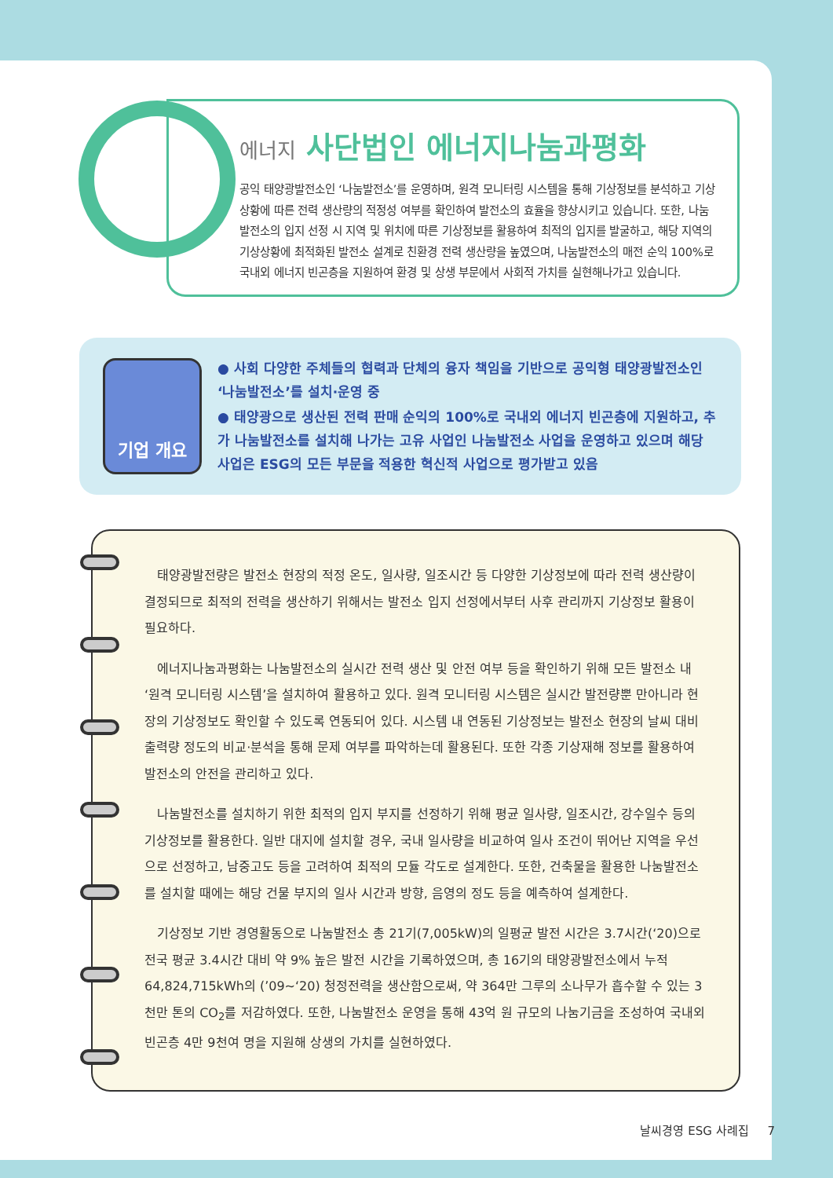에너지 사단법인 에너지나눔과평화
공익 태양광발전소인 ‘나눔발전소’를 운영하며, 원격 모니터링 시스템을 통해 기상정보를 분석하고 기상상황에 따른 전력 생산량의 적정성 여부를 확인하여 발전소의 효율을 향상시키고 있습니다. 또한, 나눔발전소의 입지 선정 시 지역 및 위치에 따른 기상정보를 활용하여 최적의 입지를 발굴하고, 해당 지역의 기상상황에 최적화된 발전소 설계로 친환경 전력 생산량을 높였으며, 나눔발전소의 매전 순익 100%로 국내외 에너지 빈곤층을 지원하여 환경 및 상생 부문에서 사회적 가치를 실현해나가고 있습니다.
기업 개요
● 사회 다양한 주체들의 협력과 단체의 융자 책임을 기반으로 공익형 태양광발전소인 ‘나눔발전소’를 설치·운영 중
● 태양광으로 생산된 전력 판매 순익의 100%로 국내외 에너지 빈곤층에 지원하고, 추가 나눔발전소를 설치해 나가는 고유 사업인 나눔발전소 사업을 운영하고 있으며 해당 사업은 ESG의 모든 부문을 적용한 혁신적 사업으로 평가받고 있음
태양광발전량은 발전소 현장의 적정 온도, 일사량, 일조시간 등 다양한 기상정보에 따라 전력 생산량이 결정되므로 최적의 전력을 생산하기 위해서는 발전소 입지 선정에서부터 사후 관리까지 기상정보 활용이 필요하다.
에너지나눔과평화는 나눔발전소의 실시간 전력 생산 및 안전 여부 등을 확인하기 위해 모든 발전소 내 ‘원격 모니터링 시스템’을 설치하여 활용하고 있다. 원격 모니터링 시스템은 실시간 발전량뿐 만아니라 현장의 기상정보도 확인할 수 있도록 연동되어 있다. 시스템 내 연동된 기상정보는 발전소 현장의 날씨 대비 출력량 정도의 비교·분석을 통해 문제 여부를 파악하는데 활용된다. 또한 각종 기상재해 정보를 활용하여 발전소의 안전을 관리하고 있다.
나눔발전소를 설치하기 위한 최적의 입지 부지를 선정하기 위해 평균 일사량, 일조시간, 강수일수 등의 기상정보를 활용한다. 일반 대지에 설치할 경우, 국내 일사량을 비교하여 일사 조건이 뛰어난 지역을 우선으로 선정하고, 남중고도 등을 고려하여 최적의 모듈 각도로 설계한다. 또한, 건축물을 활용한 나눔발전소를 설치할 때에는 해당 건물 부지의 일사 시간과 방향, 음영의 정도 등을 예측하여 설계한다.
기상정보 기반 경영활동으로 나눔발전소 총 21기(7,005kW)의 일평균 발전 시간은 3.7시간(‘20)으로 전국 평균 3.4시간 대비 약 9% 높은 발전 시간을 기록하였으며, 총 16기의 태양광발전소에서 누적 64,824,715kWh의 (’09~‘20) 청정전력을 생산함으로써, 약 364만 그루의 소나무가 흡수할 수 있는 3천만 톤의 CO<sub>2</sub>를 저감하였다. 또한, 나눔발전소 운영을 통해 43억 원 규모의 나눔기금을 조성하여 국내외 빈곤층 4만 9천여 명을 지원해 상생의 가치를 실현하였다.
날씨경영 ESG 사례집 7